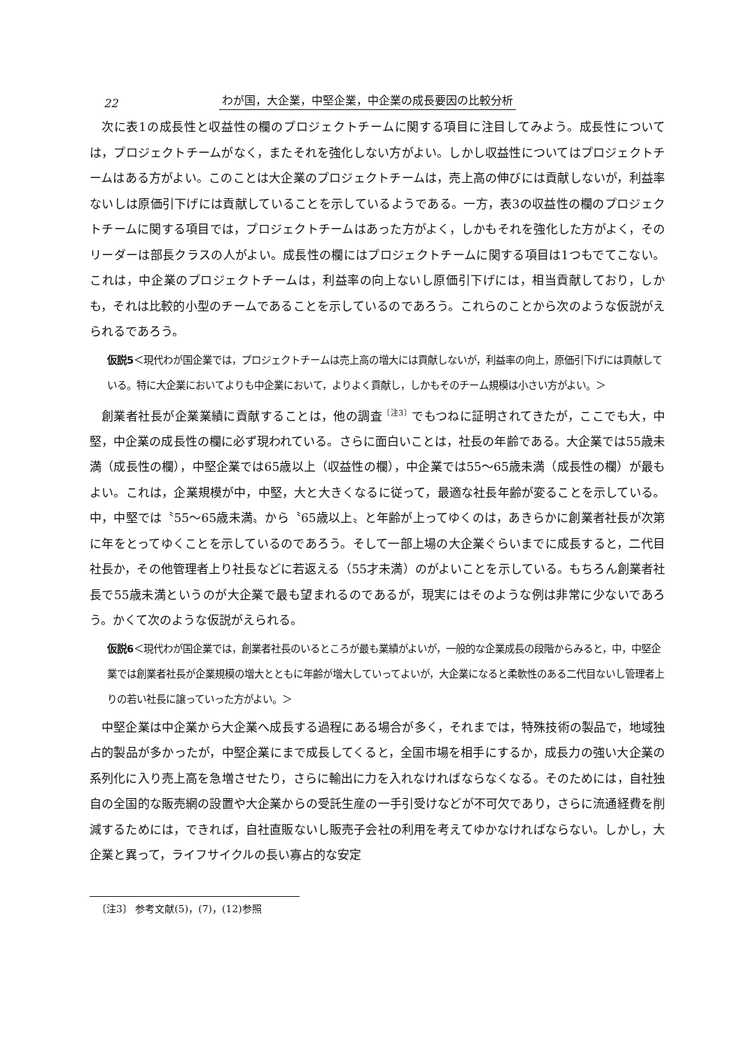22
わが国，大企業，中堅企業，中企業の成長要因の比較分析
次に表1の成長性と収益性の欄のプロジェクトチームに関する項目に注目してみよう。成長性については，プロジェクトチームがなく，またそれを強化しない方がよい。しかし収益性についてはプロジェクトチームはある方がよい。このことは大企業のプロジェクトチームは，売上高の伸びには貢献しないが，利益率ないしは原価引下げには貢献していることを示しているようである。一方，表3の収益性の欄のプロジェクトチームに関する項目では，プロジェクトチームはあった方がよく，しかもそれを強化した方がよく，そのリーダーは部長クラスの人がよい。成長性の欄にはプロジェクトチームに関する項目は1つもでてこない。これは，中企業のプロジェクトチームは，利益率の向上ないし原価引下げには，相当貢献しており，しかも，それは比較的小型のチームであることを示しているのであろう。これらのことから次のような仮説がえられるであろう。
仮説5＜現代わが国企業では，プロジェクトチームは売上高の増大には貢献しないが，利益率の向上，原価引下げには貢献している。特に大企業においてよりも中企業において，よりよく貢献し，しかもそのチーム規模は小さい方がよい。＞
創業者社長が企業業績に貢献することは，他の調査<sup>〔注3〕</sup>でもつねに証明されてきたが，ここでも大，中堅，中企業の成長性の欄に必ず現われている。さらに面白いことは，社長の年齢である。大企業では55歳未満（成長性の欄），中堅企業では65歳以上（収益性の欄），中企業では55～65歳未満（成長性の欄）が最もよい。これは，企業規模が中，中堅，大と大きくなるに従って，最適な社長年齢が変ることを示している。中，中堅では〝55～65歳未満〟から〝65歳以上〟と年齢が上ってゆくのは，あきらかに創業者社長が次第に年をとってゆくことを示しているのであろう。そして一部上場の大企業ぐらいまでに成長すると，二代目社長か，その他管理者上り社長などに若返える（55才未満）のがよいことを示している。もちろん創業者社長で55歳未満というのが大企業で最も望まれるのであるが，現実にはそのような例は非常に少ないであろう。かくて次のような仮説がえられる。
仮説6＜現代わが国企業では，創業者社長のいるところが最も業績がよいが，一般的な企業成長の段階からみると，中，中堅企業では創業者社長が企業規模の増大とともに年齢が増大していってよいが，大企業になると柔軟性のある二代目ないし管理者上りの若い社長に譲っていった方がよい。＞
中堅企業は中企業から大企業へ成長する過程にある場合が多く，それまでは，特殊技術の製品で，地域独占的製品が多かったが，中堅企業にまで成長してくると，全国市場を相手にするか，成長力の強い大企業の系列化に入り売上高を急増させたり，さらに輸出に力を入れなければならなくなる。そのためには，自社独自の全国的な販売網の設置や大企業からの受託生産の一手引受けなどが不可欠であり，さらに流通経費を削減するためには，できれば，自社直販ないし販売子会社の利用を考えてゆかなければならない。しかし，大企業と異って，ライフサイクルの長い寡占的な安定
〔注3〕 参考文献(5)，(7)，(12)参照